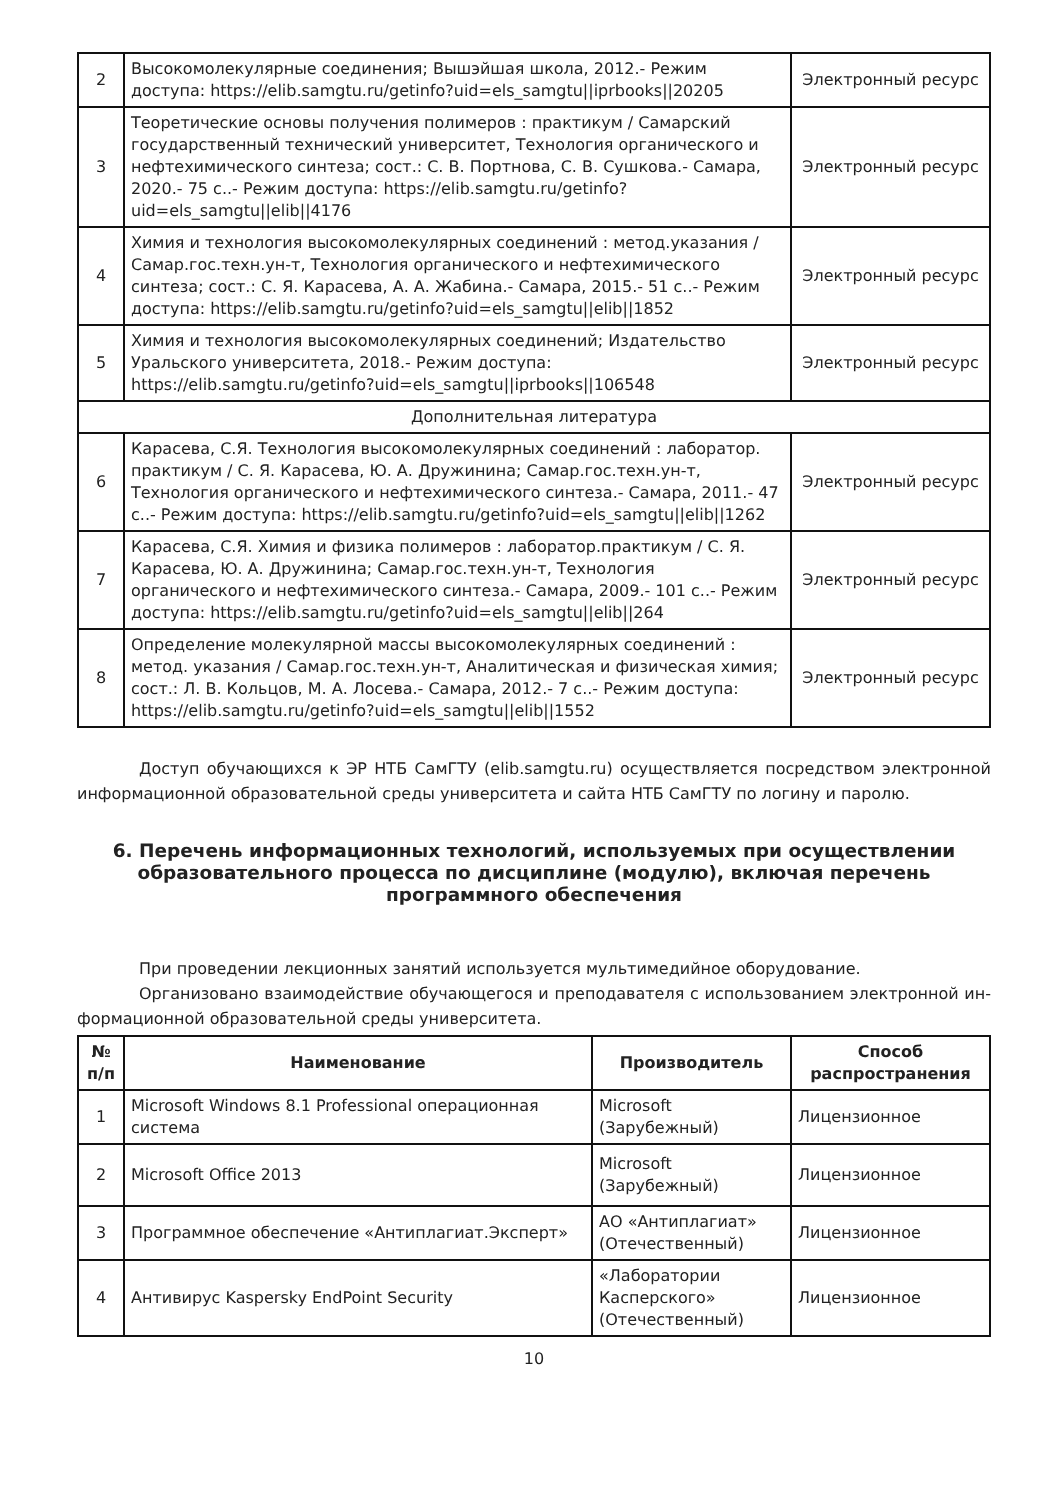| 2 | Высокомолекулярные соединения; Вышэйшая школа, 2012.- Режим доступа: https://elib.samgtu.ru/getinfo?uid=els_samgtu//iprbooks//20205 | Электронный ресурс |
| 3 | Теоретические основы получения полимеров : практикум / Самарский государственный технический университет, Технология органического и нефтехимического синтеза; сост.: С. В. Портнова, С. В. Сушкова.- Самара, 2020.- 75 с..- Режим доступа: https://elib.samgtu.ru/getinfo?uid=els_samgtu//elib//4176 | Электронный ресурс |
| 4 | Химия и технология высокомолекулярных соединений : метод.указания / Самар.гос.техн.ун-т, Технология органического и нефтехимического синтеза; сост.: С. Я. Карасева, А. А. Жабина.- Самара, 2015.- 51 с..- Режим доступа: https://elib.samgtu.ru/getinfo?uid=els_samgtu//elib//1852 | Электронный ресурс |
| 5 | Химия и технология высокомолекулярных соединений; Издательство Уральского университета, 2018.- Режим доступа: https://elib.samgtu.ru/getinfo?uid=els_samgtu//iprbooks//106548 | Электронный ресурс |
| Дополнительная литература | | |
| 6 | Карасева, С.Я. Технология высокомолекулярных соединений : лаборатор. практикум / С. Я. Карасева, Ю. А. Дружинина; Самар.гос.техн.ун-т, Технология органического и нефтехимического синтеза.- Самара, 2011.- 47 с..- Режим доступа: https://elib.samgtu.ru/getinfo?uid=els_samgtu//elib//1262 | Электронный ресурс |
| 7 | Карасева, С.Я. Химия и физика полимеров : лаборатор.практикум / С. Я. Карасева, Ю. А. Дружинина; Самар.гос.техн.ун-т, Технология органического и нефтехимического синтеза.- Самара, 2009.- 101 с..- Режим доступа: https://elib.samgtu.ru/getinfo?uid=els_samgtu//elib//264 | Электронный ресурс |
| 8 | Определение молекулярной массы высокомолекулярных соединений : метод. указания / Самар.гос.техн.ун-т, Аналитическая и физическая химия; сост.: Л. В. Кольцов, М. А. Лосева.- Самара, 2012.- 7 с..- Режим доступа: https://elib.samgtu.ru/getinfo?uid=els_samgtu//elib//1552 | Электронный ресурс |
Доступ обучающихся к ЭР НТБ СамГТУ (elib.samgtu.ru) осуществляется посредством электронной информационной образовательной среды университета и сайта НТБ СамГТУ по логину и паролю.
6. Перечень информационных технологий, используемых при осуществлении образовательного процесса по дисциплине (модулю), включая перечень программного обеспечения
При проведении лекционных занятий используется мультимедийное оборудование.
Организовано взаимодействие обучающегося и преподавателя с использованием электронной ин-формационной образовательной среды университета.
| № п/п | Наименование | Производитель | Способ распространения |
| --- | --- | --- | --- |
| 1 | Microsoft Windows 8.1 Professional операционная система | Microsoft (Зарубежный) | Лицензионное |
| 2 | Microsoft Office 2013 | Microsoft (Зарубежный) | Лицензионное |
| 3 | Программное обеспечение «Антиплагиат.Эксперт» | АО «Антиплагиат» (Отечественный) | Лицензионное |
| 4 | Антивирус Kaspersky EndPoint Security | «Лаборатории Касперского» (Отечественный) | Лицензионное |
10